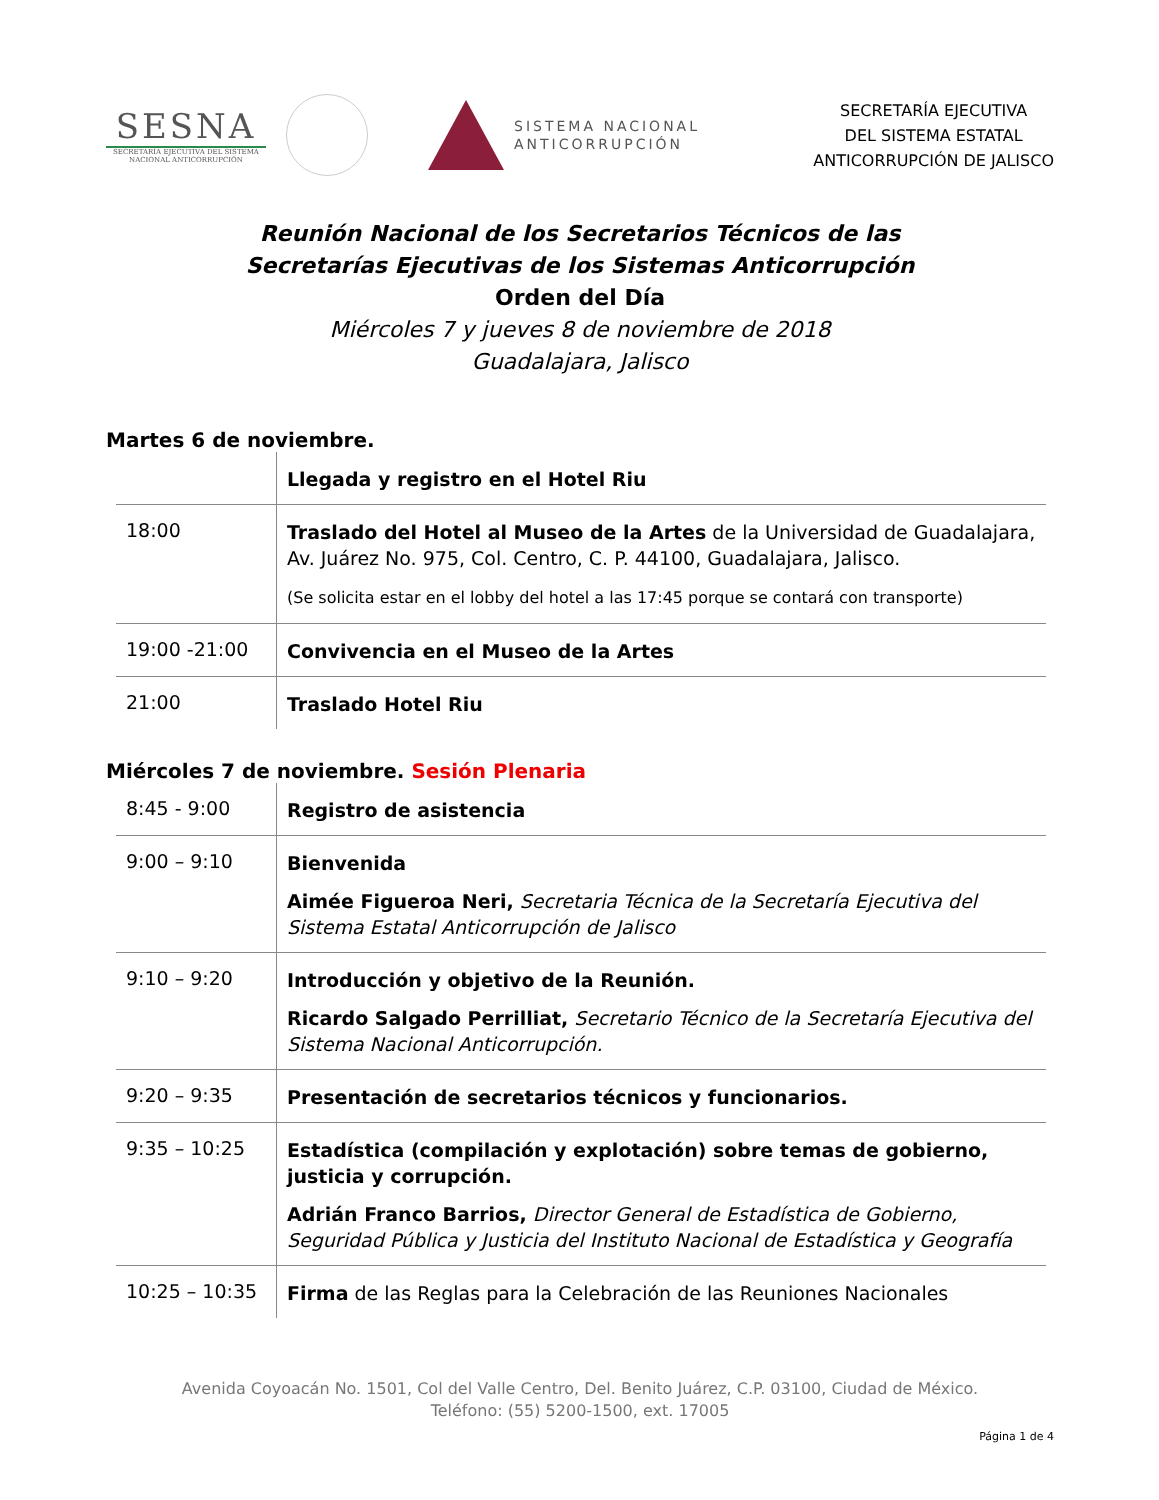SESNA
SECRETARÍA EJECUTIVA DEL SISTEMA NACIONAL ANTICORRUPCIÓN
SISTEMA NACIONAL
ANTICORRUPCIÓN
SECRETARÍA EJECUTIVA
DEL SISTEMA ESTATAL
ANTICORRUPCIÓN DE JALISCO
Reunión Nacional de los Secretarios Técnicos de las
Secretarías Ejecutivas de los Sistemas Anticorrupción
Orden del Día
Miércoles 7 y jueves 8 de noviembre de 2018
Guadalajara, Jalisco
Martes 6 de noviembre.
| | Llegada y registro en el Hotel Riu |
| 18:00 | Traslado del Hotel al Museo de la Artes de la Universidad de Guadalajara, Av. Juárez No. 975, Col. Centro, C. P. 44100, Guadalajara, Jalisco. (Se solicita estar en el lobby del hotel a las 17:45 porque se contará con transporte) |
| 19:00 -21:00 | Convivencia en el Museo de la Artes |
| 21:00 | Traslado Hotel Riu |
Miércoles 7 de noviembre. Sesión Plenaria
| 8:45 - 9:00 | Registro de asistencia |
| 9:00 – 9:10 | Bienvenida Aimée Figueroa Neri, Secretaria Técnica de la Secretaría Ejecutiva del Sistema Estatal Anticorrupción de Jalisco |
| 9:10 – 9:20 | Introducción y objetivo de la Reunión. Ricardo Salgado Perrilliat, Secretario Técnico de la Secretaría Ejecutiva del Sistema Nacional Anticorrupción. |
| 9:20 – 9:35 | Presentación de secretarios técnicos y funcionarios. |
| 9:35 – 10:25 | Estadística (compilación y explotación) sobre temas de gobierno, justicia y corrupción. Adrián Franco Barrios, Director General de Estadística de Gobierno, Seguridad Pública y Justicia del Instituto Nacional de Estadística y Geografía |
| 10:25 – 10:35 | Firma de las Reglas para la Celebración de las Reuniones Nacionales |
Avenida Coyoacán No. 1501, Col del Valle Centro, Del. Benito Juárez, C.P. 03100, Ciudad de México.
Teléfono: (55) 5200-1500, ext. 17005
Página 1 de 4